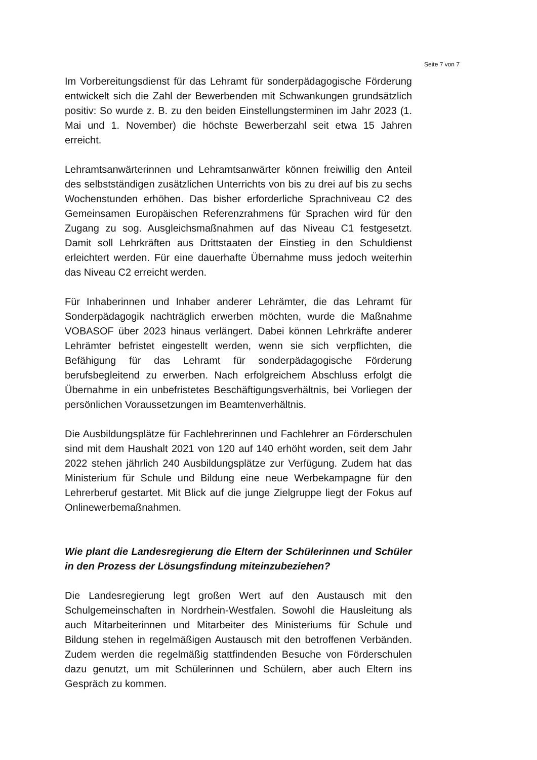Seite 7 von 7
Im Vorbereitungsdienst für das Lehramt für sonderpädagogische Förderung entwickelt sich die Zahl der Bewerbenden mit Schwankungen grundsätzlich positiv: So wurde z. B. zu den beiden Einstellungsterminen im Jahr 2023 (1. Mai und 1. November) die höchste Bewerberzahl seit etwa 15 Jahren erreicht.
Lehramtsanwärterinnen und Lehramtsanwärter können freiwillig den Anteil des selbstständigen zusätzlichen Unterrichts von bis zu drei auf bis zu sechs Wochenstunden erhöhen. Das bisher erforderliche Sprachniveau C2 des Gemeinsamen Europäischen Referenzrahmens für Sprachen wird für den Zugang zu sog. Ausgleichsmaßnahmen auf das Niveau C1 festgesetzt. Damit soll Lehrkräften aus Drittstaaten der Einstieg in den Schuldienst erleichtert werden. Für eine dauerhafte Übernahme muss jedoch weiterhin das Niveau C2 erreicht werden.
Für Inhaberinnen und Inhaber anderer Lehrämter, die das Lehramt für Sonderpädagogik nachträglich erwerben möchten, wurde die Maßnahme VOBASOF über 2023 hinaus verlängert. Dabei können Lehrkräfte anderer Lehrämter befristet eingestellt werden, wenn sie sich verpflichten, die Befähigung für das Lehramt für sonderpädagogische Förderung berufsbegleitend zu erwerben. Nach erfolgreichem Abschluss erfolgt die Übernahme in ein unbefristetes Beschäftigungsverhältnis, bei Vorliegen der persönlichen Voraussetzungen im Beamtenverhältnis.
Die Ausbildungsplätze für Fachlehrerinnen und Fachlehrer an Förderschulen sind mit dem Haushalt 2021 von 120 auf 140 erhöht worden, seit dem Jahr 2022 stehen jährlich 240 Ausbildungsplätze zur Verfügung. Zudem hat das Ministerium für Schule und Bildung eine neue Werbekampagne für den Lehrerberuf gestartet. Mit Blick auf die junge Zielgruppe liegt der Fokus auf Onlinewerbemaßnahmen.
Wie plant die Landesregierung die Eltern der Schülerinnen und Schüler in den Prozess der Lösungsfindung miteinzubeziehen?
Die Landesregierung legt großen Wert auf den Austausch mit den Schulgemeinschaften in Nordrhein-Westfalen. Sowohl die Hausleitung als auch Mitarbeiterinnen und Mitarbeiter des Ministeriums für Schule und Bildung stehen in regelmäßigen Austausch mit den betroffenen Verbänden. Zudem werden die regelmäßig stattfindenden Besuche von Förderschulen dazu genutzt, um mit Schülerinnen und Schülern, aber auch Eltern ins Gespräch zu kommen.